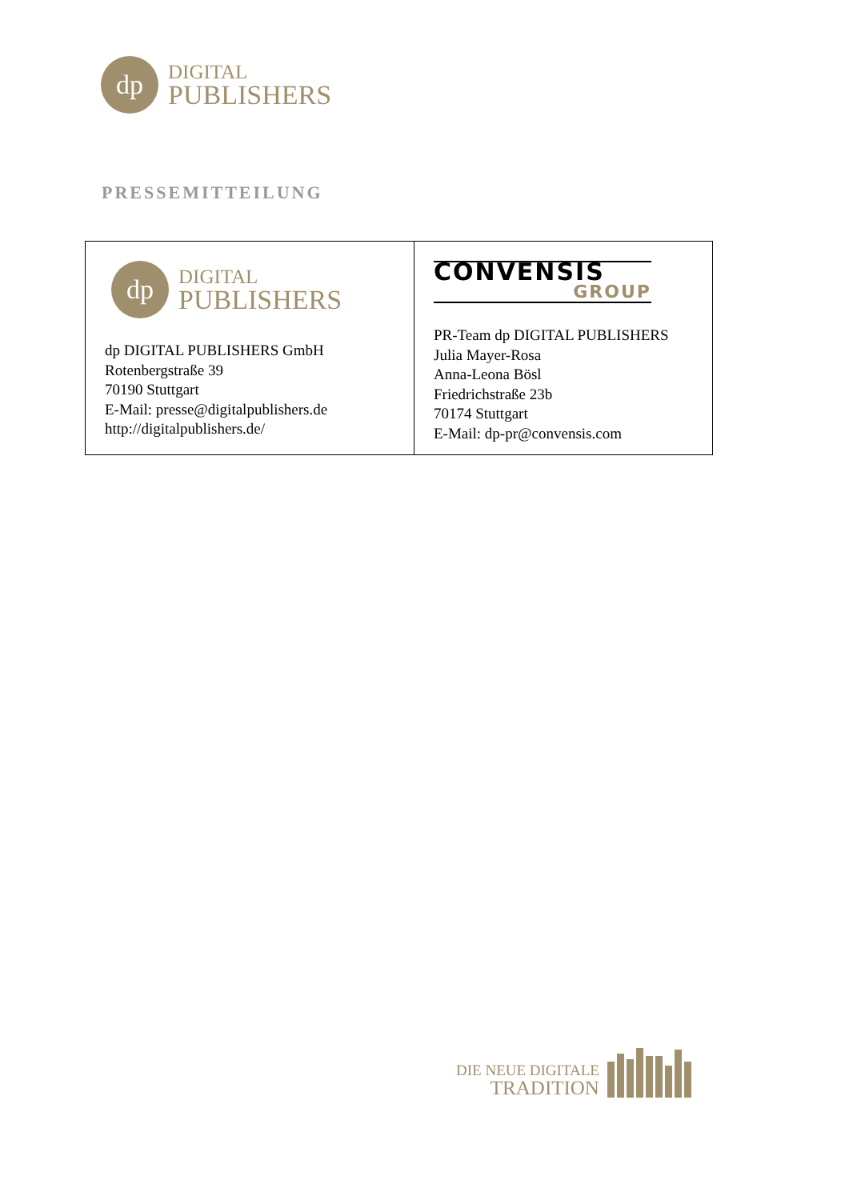dp
DIGITAL
PUBLISHERS
PRESSEMITTEILUNG
| dp DIGITAL PUBLISHERS dp DIGITAL PUBLISHERS GmbH Rotenbergstraße 39 70190 Stuttgart E-Mail: presse@digitalpublishers.de http://digitalpublishers.de/ | CONVENSIS GROUP PR-Team dp DIGITAL PUBLISHERS Julia Mayer-Rosa Anna-Leona Bösl Friedrichstraße 23b 70174 Stuttgart E-Mail: dp-pr@convensis.com |
DIE NEUE DIGITALE
TRADITION